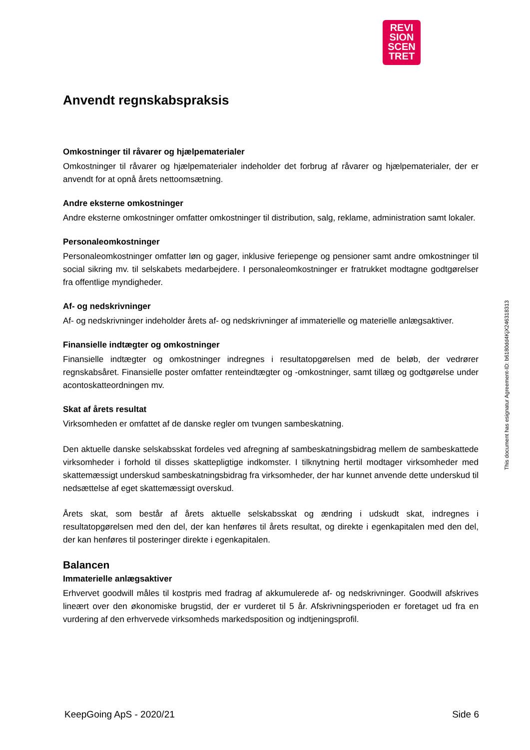REVI
SION
SCEN
TRET
Anvendt regnskabspraksis
Omkostninger til råvarer og hjælpematerialer
Omkostninger til råvarer og hjælpematerialer indeholder det forbrug af råvarer og hjælpematerialer, der er anvendt for at opnå årets nettoomsætning.
Andre eksterne omkostninger
Andre eksterne omkostninger omfatter omkostninger til distribution, salg, reklame, administration samt lokaler.
Personaleomkostninger
Personaleomkostninger omfatter løn og gager, inklusive feriepenge og pensioner samt andre omkostninger til social sikring mv. til selskabets medarbejdere. I personaleomkostninger er fratrukket modtagne godtgørelser fra offentlige myndigheder.
Af- og nedskrivninger
Af- og nedskrivninger indeholder årets af- og nedskrivninger af immaterielle og materielle anlægsaktiver.
Finansielle indtægter og omkostninger
Finansielle indtægter og omkostninger indregnes i resultatopgørelsen med de beløb, der vedrører regnskabsåret. Finansielle poster omfatter renteindtægter og -omkostninger, samt tillæg og godtgørelse under acontoskatteordningen mv.
Skat af årets resultat
Virksomheden er omfattet af de danske regler om tvungen sambeskatning.
Den aktuelle danske selskabsskat fordeles ved afregning af sambeskatningsbidrag mellem de sambeskattede virksomheder i forhold til disses skattepligtige indkomster. I tilknytning hertil modtager virksomheder med skattemæssigt underskud sambeskatningsbidrag fra virksomheder, der har kunnet anvende dette underskud til nedsættelse af eget skattemæssigt overskud.
Årets skat, som består af årets aktuelle selskabsskat og ændring i udskudt skat, indregnes i resultatopgørelsen med den del, der kan henføres til årets resultat, og direkte i egenkapitalen med den del, der kan henføres til posteringer direkte i egenkapitalen.
Balancen
Immaterielle anlægsaktiver
Erhvervet goodwill måles til kostpris med fradrag af akkumulerede af- og nedskrivninger. Goodwill afskrives lineært over den økonomiske brugstid, der er vurderet til 5 år. Afskrivningsperioden er foretaget ud fra en vurdering af den erhvervede virksomheds markedsposition og indtjeningsprofil.
This document has esignatur Agreement-ID: b6180dd4KjX246318313
KeepGoing ApS - 2020/21 Side 6